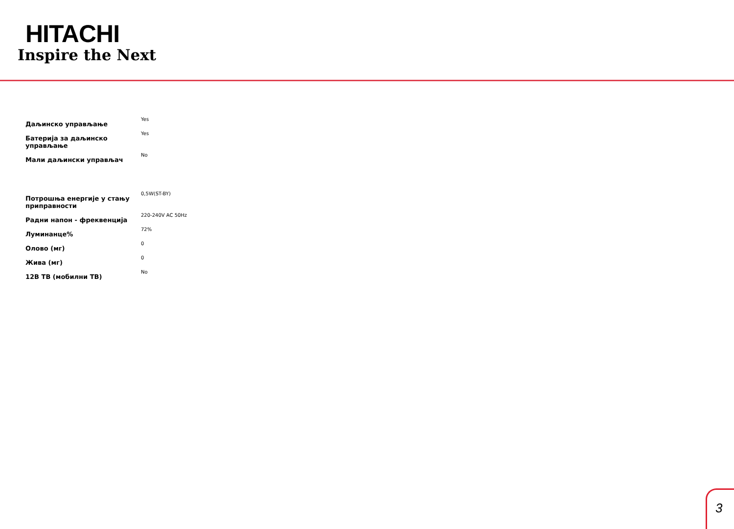HITACHI
Inspire the Next
| Даљинско управљање | Yes |
| Батерија за даљинско управљање | Yes |
| Мали даљински управљач | No |
| Потрошња енергије у стању приправности | 0,5W(ST-BY) |
| Радни напон - фреквенција | 220-240V AC 50Hz |
| Луминанце% | 72% |
| Олово (мг) | 0 |
| Жива (мг) | 0 |
| 12В ТВ (мобилни ТВ) | No |
3